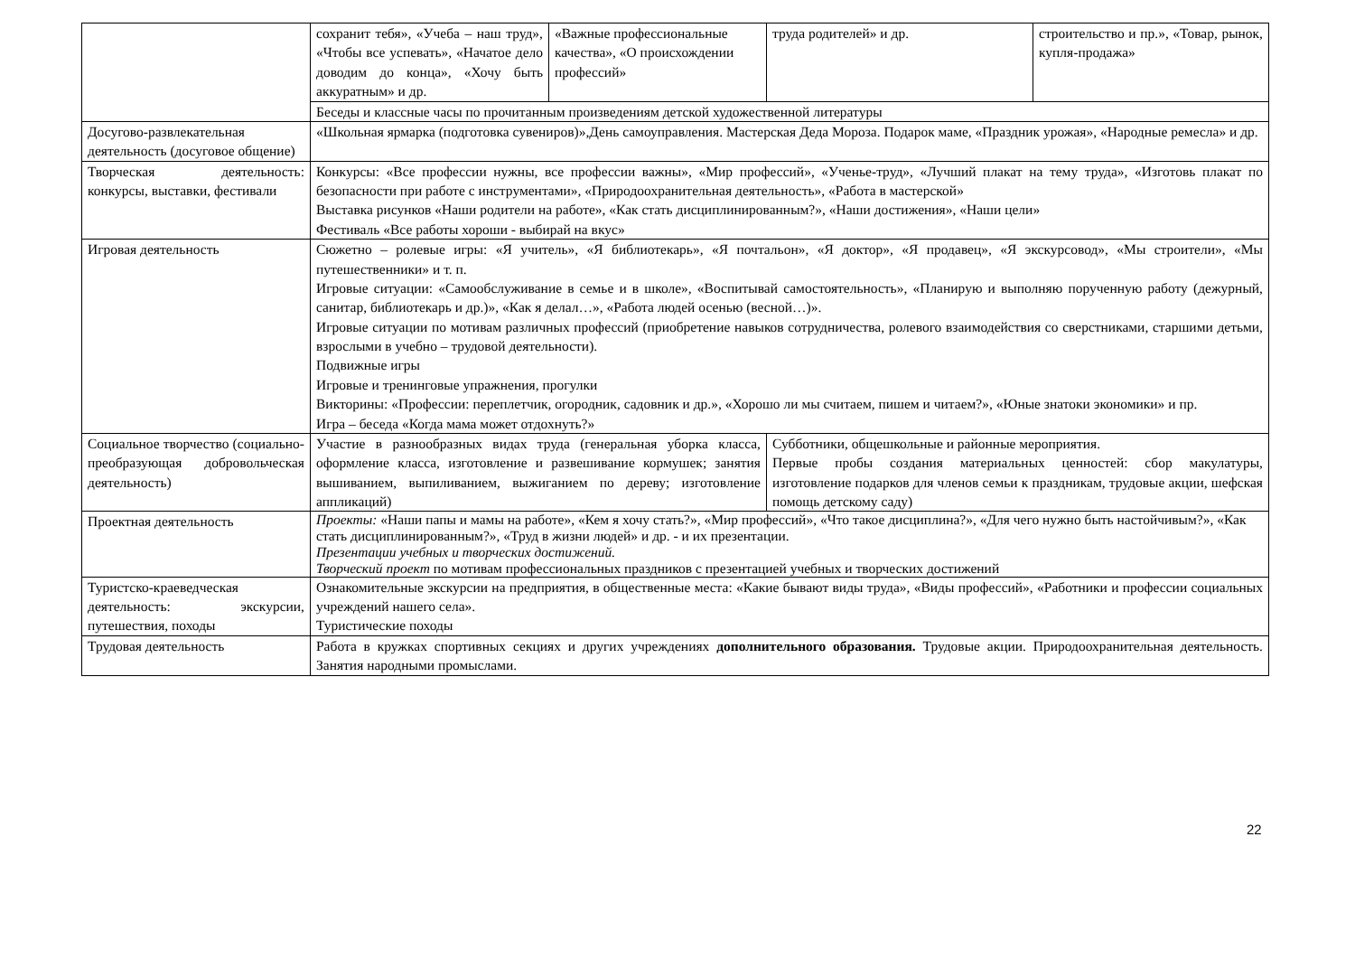| | сохранит тебя», «Учеба – наш труд», «Чтобы все успевать», «Начатое дело доводим до конца», «Хочу быть аккуратным» и др. | «Важные профессиональные качества», «О происхождении профессий» | труда родителей» и др. | строительство и пр.», «Товар, рынок, купля-продажа» |
| | Беседы и классные часы по прочитанным произведениям детской художественной литературы | | | |
| Досугово-развлекательная деятельность (досуговое общение) | «Школьная ярмарка (подготовка сувениров)»,День самоуправления. Мастерская Деда Мороза. Подарок маме, «Праздник урожая», «Народные ремесла» и др. | | | |
| Творческая деятельность: конкурсы, выставки, фестивали | Конкурсы: «Все профессии нужны, все профессии важны», «Мир профессий», «Ученье-труд», «Лучший плакат на тему труда», «Изготовь плакат по безопасности при работе с инструментами», «Природоохранительная деятельность», «Работа в мастерской» Выставка рисунков «Наши родители на работе», «Как стать дисциплинированным?», «Наши достижения», «Наши цели» Фестиваль «Все работы хороши - выбирай на вкус» | | | |
| Игровая деятельность | Сюжетно – ролевые игры: «Я учитель», «Я библиотекарь», «Я почтальон», «Я доктор», «Я продавец», «Я экскурсовод», «Мы строители», «Мы путешественники» и т. п. Игровые ситуации: «Самообслуживание в семье и в школе», «Воспитывай самостоятельность», «Планирую и выполняю порученную работу (дежурный, санитар, библиотекарь и др.)», «Как я делал…», «Работа людей осенью (весной…)». Игровые ситуации по мотивам различных профессий (приобретение навыков сотрудничества, ролевого взаимодействия со сверстниками, старшими детьми, взрослыми в учебно – трудовой деятельности). Подвижные игры Игровые и тренинговые упражнения, прогулки Викторины: «Профессии: переплетчик, огородник, садовник и др.», «Хорошо ли мы считаем, пишем и читаем?», «Юные знатоки экономики» и пр. Игра – беседа «Когда мама может отдохнуть?» | | | |
| Социальное творчество (социально-преобразующая добровольческая деятельность) | Участие в разнообразных видах труда (генеральная уборка класса, оформление класса, изготовление и развешивание кормушек; занятия вышиванием, выпиливанием, выжиганием по дереву; изготовление аппликаций) | | Субботники, общешкольные и районные мероприятия. Первые пробы создания материальных ценностей: сбор макулатуры, изготовление подарков для членов семьи к праздникам, трудовые акции, шефская помощь детскому саду) | |
| Проектная деятельность | Проекты: «Наши папы и мамы на работе», «Кем я хочу стать?», «Мир профессий», «Что такое дисциплина?», «Для чего нужно быть настойчивым?», «Как стать дисциплинированным?», «Труд в жизни людей» и др. - и их презентации. Презентации учебных и творческих достижений. Творческий проект по мотивам профессиональных праздников с презентацией учебных и творческих достижений | | | |
| Туристско-краеведческая деятельность: экскурсии, путешествия, походы | Ознакомительные экскурсии на предприятия, в общественные места: «Какие бывают виды труда», «Виды профессий», «Работники и профессии социальных учреждений нашего села». Туристические походы | | | |
| Трудовая деятельность | Работа в кружках спортивных секциях и других учреждениях дополнительного образования. Трудовые акции. Природоохранительная деятельность. Занятия народными промыслами. | | | |
22